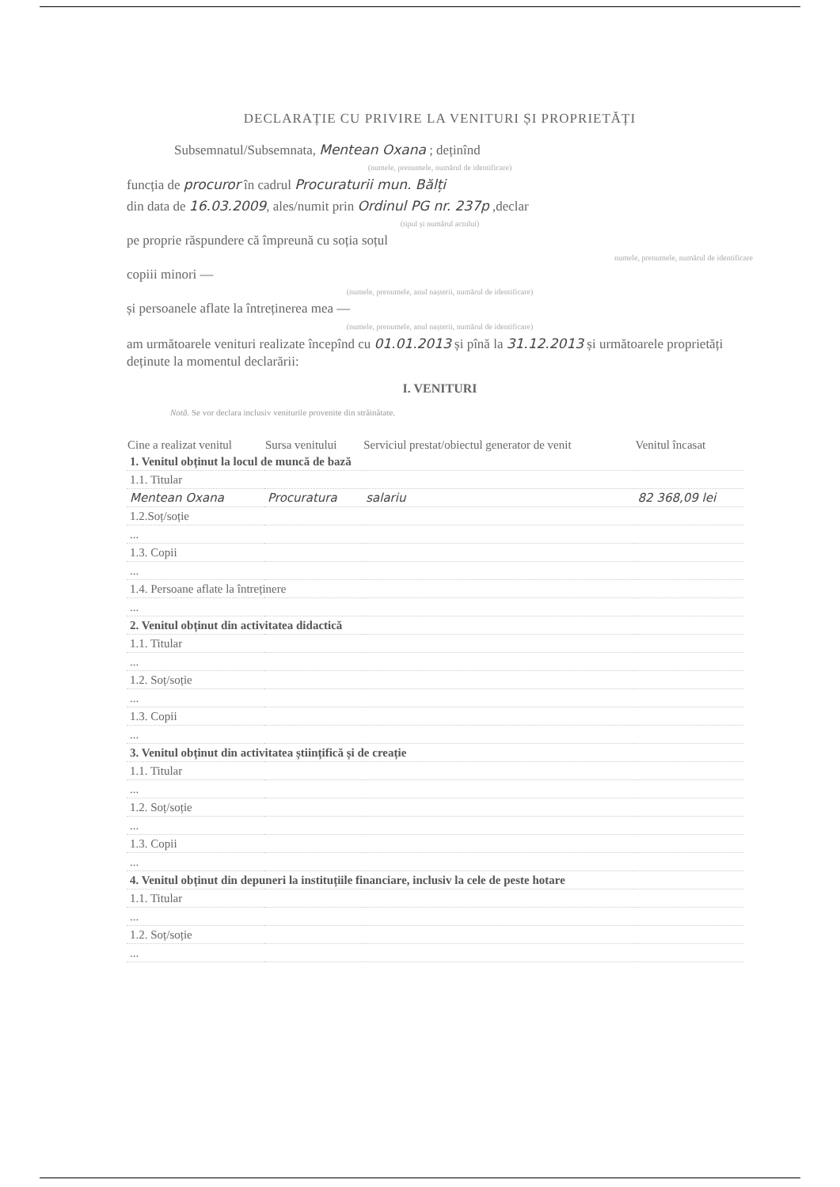DECLARAȚIE CU PRIVIRE LA VENITURI ȘI PROPRIETĂȚI
Subsemnatul/Subsemnata, Mentean Oxana ; deținînd
(numele, prenumele, numărul de identificare)
funcția de procuror în cadrul Procuraturii mun. Bălți
din data de 16.03.2009, ales/numit prin Ordinul PG nr. 237p ,declar
(tipul și numărul actului)
pe proprie răspundere că împreună cu soția soțul
numele, prenumele, numărul de identificare
copiii minori —
(numele, prenumele, anul nașterii, numărul de identificare)
și persoanele aflate la întreținerea mea —
(numele, prenumele, anul nașterii, numărul de identificare)
am următoarele venituri realizate începînd cu 01.01.2013 și pînă la 31.12.2013 și următoarele proprietăți deținute la momentul declarării:
I. VENITURI
Notă. Se vor declara inclusiv veniturile provenite din străinătate.
| Cine a realizat venitul | Sursa venitului | Serviciul prestat/obiectul generator de venit | Venitul încasat |
| --- | --- | --- | --- |
| 1. Venitul obținut la locul de muncă de bază | | | |
| 1.1. Titular | | | |
| Mentean Oxana | Procuratura | salariu | 82 368,09 lei |
| 1.2.Soț/soție | | | |
| ... | | | |
| 1.3. Copii | | | |
| ... | | | |
| 1.4. Persoane aflate la întreținere | | | |
| ... | | | |
| 2. Venitul obținut din activitatea didactică | | | |
| 1.1. Titular | | | |
| ... | | | |
| 1.2. Soț/soție | | | |
| ... | | | |
| 1.3. Copii | | | |
| ... | | | |
| 3. Venitul obținut din activitatea științifică și de creație | | | |
| 1.1. Titular | | | |
| ... | | | |
| 1.2. Soț/soție | | | |
| ... | | | |
| 1.3. Copii | | | |
| ... | | | |
| 4. Venitul obținut din depuneri la instituțiile financiare, inclusiv la cele de peste hotare | | | |
| 1.1. Titular | | | |
| ... | | | |
| 1.2. Soț/soție | | | |
| ... | | | |